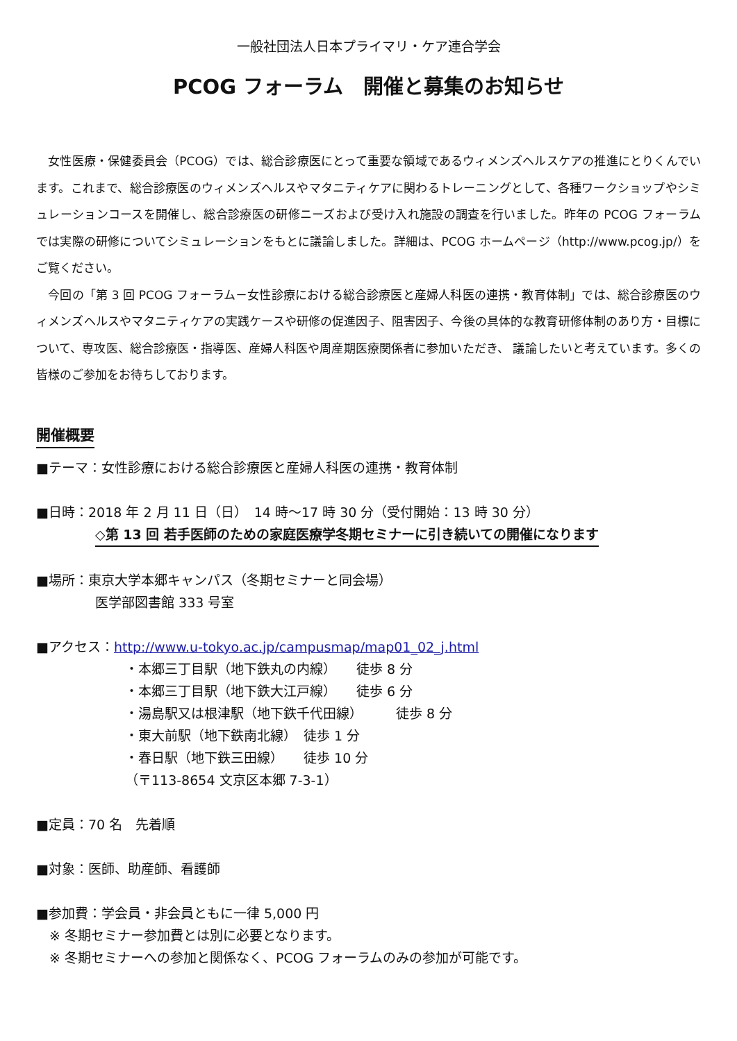一般社団法人日本プライマリ・ケア連合学会
PCOG フォーラム　開催と募集のお知らせ
　女性医療・保健委員会（PCOG）では、総合診療医にとって重要な領域であるウィメンズヘルスケアの推進にとりくんでいます。これまで、総合診療医のウィメンズヘルスやマタニティケアに関わるトレーニングとして、各種ワークショップやシミュレーションコースを開催し、総合診療医の研修ニーズおよび受け入れ施設の調査を行いました。昨年の PCOG フォーラムでは実際の研修についてシミュレーションをもとに議論しました。詳細は、PCOG ホームページ（http://www.pcog.jp/）をご覧ください。
　今回の「第 3 回 PCOG フォーラム－女性診療における総合診療医と産婦人科医の連携・教育体制」では、総合診療医のウィメンズヘルスやマタニティケアの実践ケースや研修の促進因子、阻害因子、今後の具体的な教育研修体制のあり方・目標について、専攻医、総合診療医・指導医、産婦人科医や周産期医療関係者に参加いただき、 議論したいと考えています。多くの皆様のご参加をお待ちしております。
開催概要
■テーマ：女性診療における総合診療医と産婦人科医の連携・教育体制
■日時：2018 年 2 月 11 日（日）　14 時～17 時 30 分（受付開始：13 時 30 分）
◇第 13 回 若手医師のための家庭医療学冬期セミナーに引き続いての開催になります
■場所：東京大学本郷キャンパス（冬期セミナーと同会場）
医学部図書館 333 号室
■アクセス：http://www.u-tokyo.ac.jp/campusmap/map01_02_j.html
・本郷三丁目駅（地下鉄丸の内線）　　徒歩 8 分
・本郷三丁目駅（地下鉄大江戸線）　　徒歩 6 分
・湯島駅又は根津駅（地下鉄千代田線）　　　徒歩 8 分
・東大前駅（地下鉄南北線）　徒歩 1 分
・春日駅（地下鉄三田線）　　徒歩 10 分
（〒113-8654 文京区本郷 7-3-1）
■定員：70 名　先着順
■対象：医師、助産師、看護師
■参加費：学会員・非会員ともに一律 5,000 円
　※ 冬期セミナー参加費とは別に必要となります。
　※ 冬期セミナーへの参加と関係なく、PCOG フォーラムのみの参加が可能です。